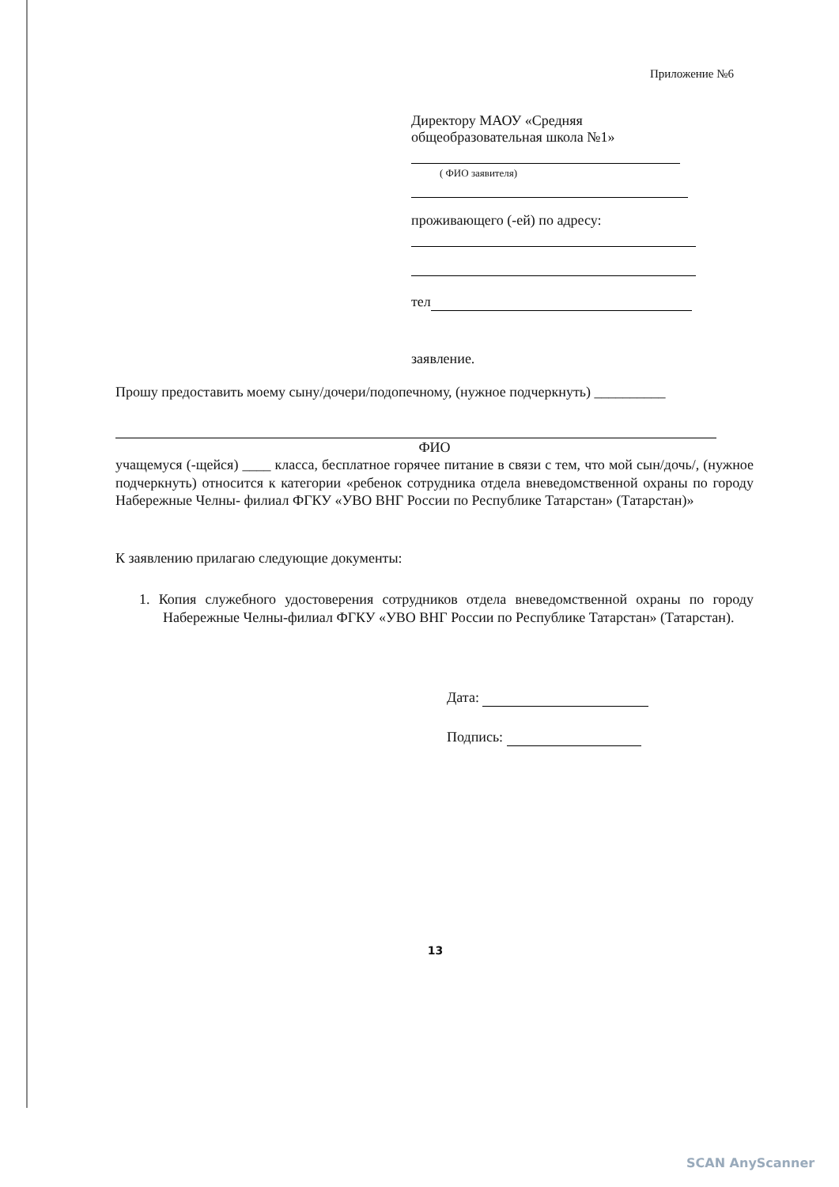Приложение №6
Директору МАОУ «Средняя общеобразовательная школа №1»
( ФИО заявителя)
проживающего (-ей) по адресу:
тел
заявление.
Прошу предоставить моему сыну/дочери/подопечному, (нужное подчеркнуть) __________
ФИО
учащемуся (-щейся) ____ класса, бесплатное горячее питание в связи с тем, что мой сын/дочь/, (нужное подчеркнуть) относится к категории «ребенок сотрудника отдела вневедомственной охраны по городу Набережные Челны- филиал ФГКУ «УВО ВНГ России по Республике Татарстан» (Татарстан)»
К заявлению прилагаю следующие документы:
1. Копия служебного удостоверения сотрудников отдела вневедомственной охраны по городу Набережные Челны-филиал ФГКУ «УВО ВНГ России по Республике Татарстан» (Татарстан).
Дата:
Подпись:
13
SCAN AnyScanner